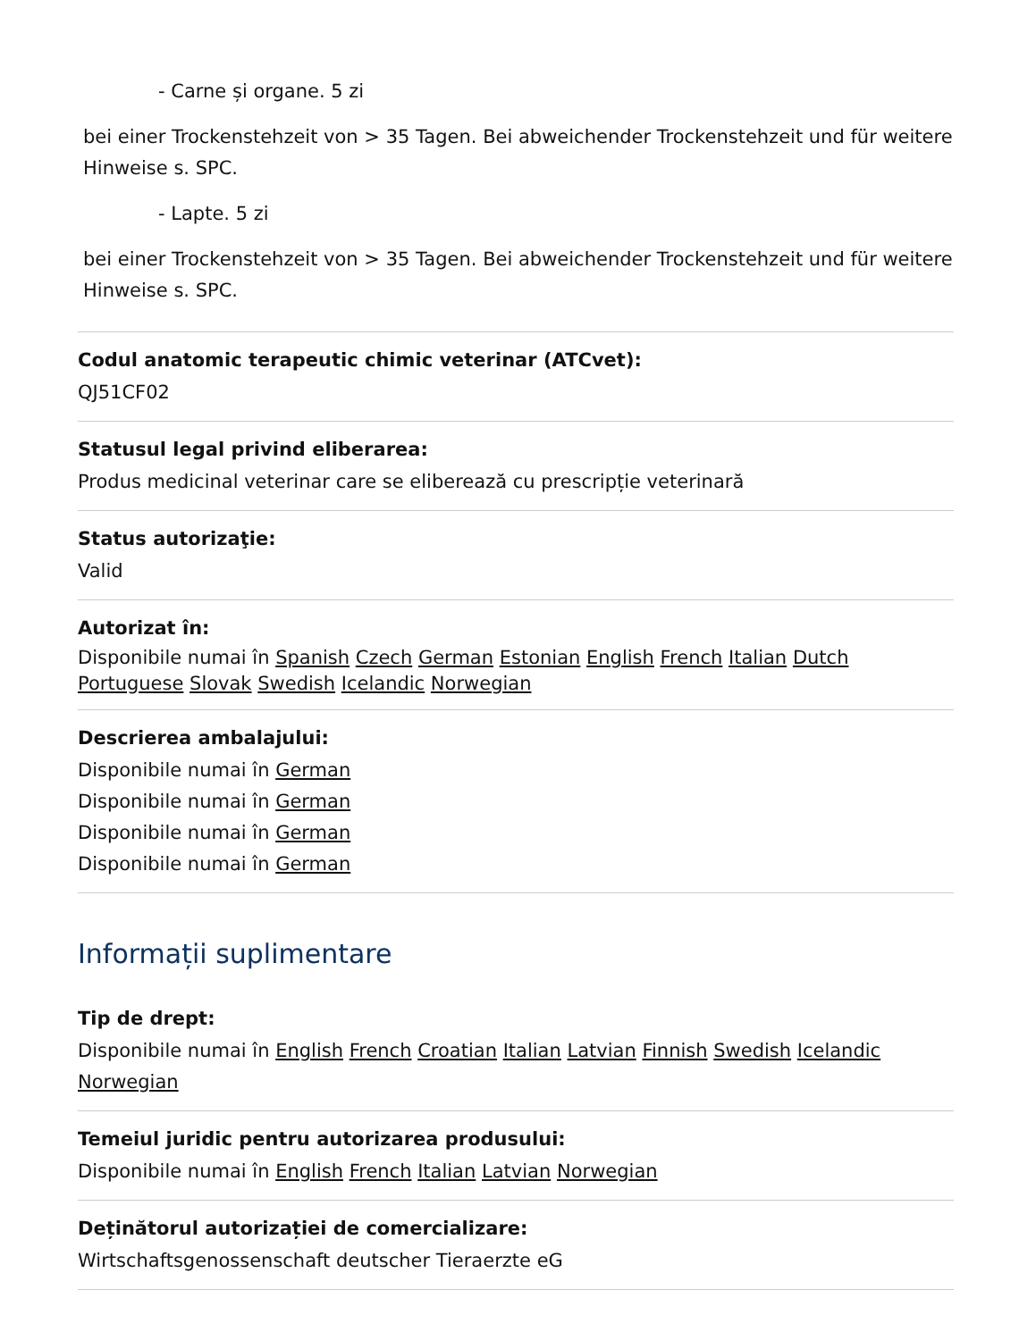- Carne și organe. 5 zi
bei einer Trockenstehzeit von > 35 Tagen. Bei abweichender Trockenstehzeit und für weitere Hinweise s. SPC.
- Lapte. 5 zi
bei einer Trockenstehzeit von > 35 Tagen. Bei abweichender Trockenstehzeit und für weitere Hinweise s. SPC.
Codul anatomic terapeutic chimic veterinar (ATCvet):
QJ51CF02
Statusul legal privind eliberarea:
Produs medicinal veterinar care se eliberează cu prescripție veterinară
Status autorizaţie:
Valid
Autorizat în:
Disponibile numai în Spanish Czech German Estonian English French Italian Dutch Portuguese Slovak Swedish Icelandic Norwegian
Descrierea ambalajului:
Disponibile numai în German
Disponibile numai în German
Disponibile numai în German
Disponibile numai în German
Informații suplimentare
Tip de drept:
Disponibile numai în English French Croatian Italian Latvian Finnish Swedish Icelandic Norwegian
Temeiul juridic pentru autorizarea produsului:
Disponibile numai în English French Italian Latvian Norwegian
Deținătorul autorizației de comercializare:
Wirtschaftsgenossenschaft deutscher Tieraerzte eG